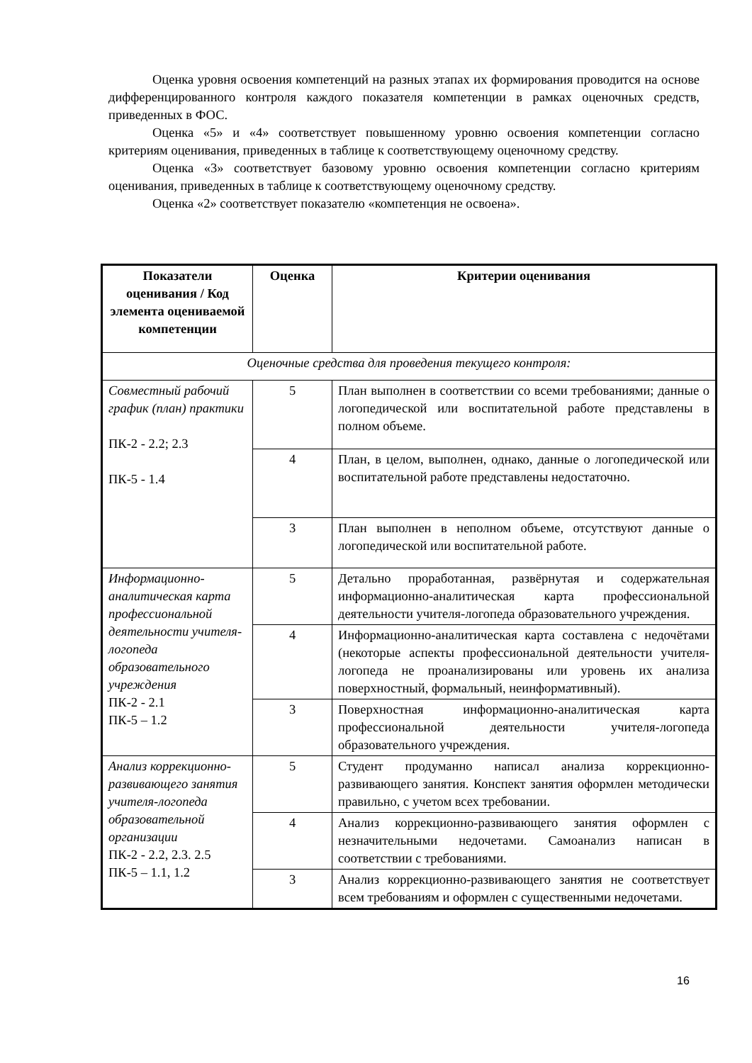Оценка уровня освоения компетенций на разных этапах их формирования проводится на основе дифференцированного контроля каждого показателя компетенции в рамках оценочных средств, приведенных в ФОС.
Оценка «5» и «4» соответствует повышенному уровню освоения компетенции согласно критериям оценивания, приведенных в таблице к соответствующему оценочному средству.
Оценка «3» соответствует базовому уровню освоения компетенции согласно критериям оценивания, приведенных в таблице к соответствующему оценочному средству.
Оценка «2» соответствует показателю «компетенция не освоена».
| Показатели оценивания / Код элемента оцениваемой компетенции | Оценка | Критерии оценивания |
| --- | --- | --- |
| Оценочные средства для проведения текущего контроля: | | |
| Совместный рабочий график (план) практики ПК-2 - 2.2; 2.3 ПК-5 - 1.4 | 5 | План выполнен в соответствии со всеми требованиями; данные о логопедической или воспитательной работе представлены в полном объеме. |
| | 4 | План, в целом, выполнен, однако, данные о логопедической или воспитательной работе представлены недостаточно. |
| | 3 | План выполнен в неполном объеме, отсутствуют данные о логопедической или воспитательной работе. |
| Информационно-аналитическая карта профессиональной деятельности учителя-логопеда образовательного учреждения ПК-2 - 2.1 ПК-5 – 1.2 | 5 | Детально проработанная, развёрнутая и содержательная информационно-аналитическая карта профессиональной деятельности учителя-логопеда образовательного учреждения. |
| | 4 | Информационно-аналитическая карта составлена с недочётами (некоторые аспекты профессиональной деятельности учителя-логопеда не проанализированы или уровень их анализа поверхностный, формальный, неинформативный). |
| | 3 | Поверхностная информационно-аналитическая карта профессиональной деятельности учителя-логопеда образовательного учреждения. |
| Анализ коррекционно-развивающего занятия учителя-логопеда образовательной организации ПК-2 - 2.2, 2.3. 2.5 ПК-5 – 1.1, 1.2 | 5 | Студент продуманно написал анализа коррекционно-развивающего занятия. Конспект занятия оформлен методически правильно, с учетом всех требовании. |
| | 4 | Анализ коррекционно-развивающего занятия оформлен с незначительными недочетами. Самоанализ написан в соответствии с требованиями. |
| | 3 | Анализ коррекционно-развивающего занятия не соответствует всем требованиям и оформлен с существенными недочетами. |
16